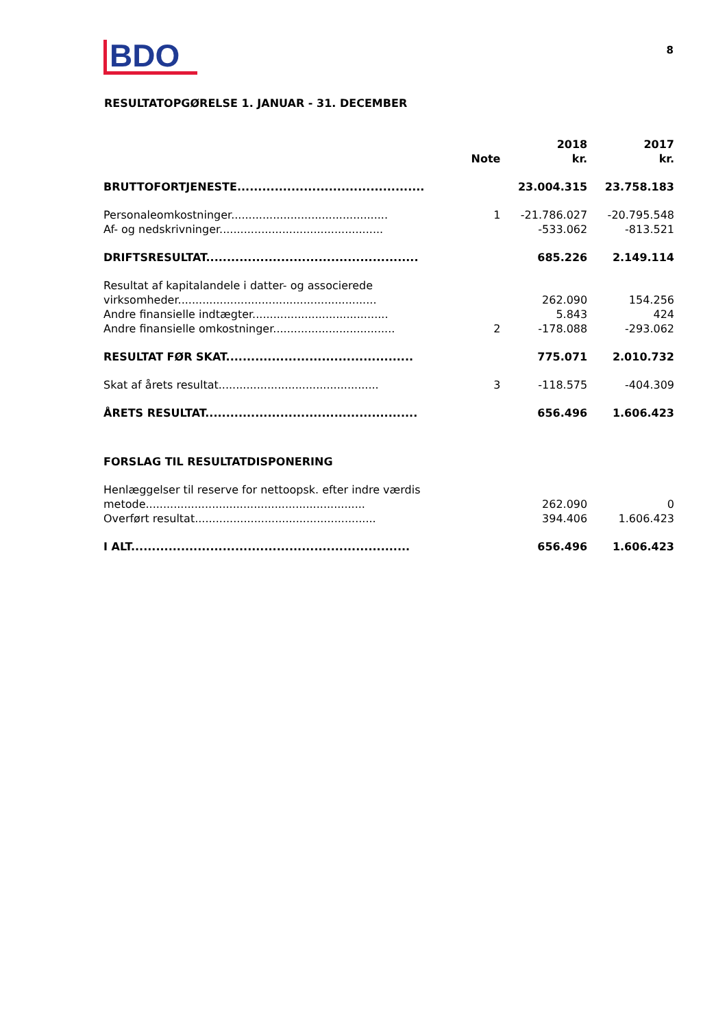BDO
8
RESULTATOPGØRELSE 1. JANUAR - 31. DECEMBER
| | Note | 2018 kr. | 2017 kr. |
| BRUTTOFORTJENESTE............................................. | | 23.004.315 | 23.758.183 |
| Personaleomkostninger............................................. | 1 | -21.786.027 | -20.795.548 |
| Af- og nedskrivninger............................................... | | -533.062 | -813.521 |
| DRIFTSRESULTAT................................................... | | 685.226 | 2.149.114 |
| Resultat af kapitalandele i datter- og associerede | | | |
| virksomheder......................................................... | | 262.090 | 154.256 |
| Andre finansielle indtægter....................................... | | 5.843 | 424 |
| Andre finansielle omkostninger................................... | 2 | -178.088 | -293.062 |
| RESULTAT FØR SKAT............................................. | | 775.071 | 2.010.732 |
| Skat af årets resultat.............................................. | 3 | -118.575 | -404.309 |
| ÅRETS RESULTAT................................................... | | 656.496 | 1.606.423 |
| FORSLAG TIL RESULTATDISPONERING | | | |
| Henlæggelser til reserve for nettoopsk. efter indre værdis | | | |
| metode............................................................... | | 262.090 | 0 |
| Overført resultat.................................................... | | 394.406 | 1.606.423 |
| I ALT................................................................... | | 656.496 | 1.606.423 |